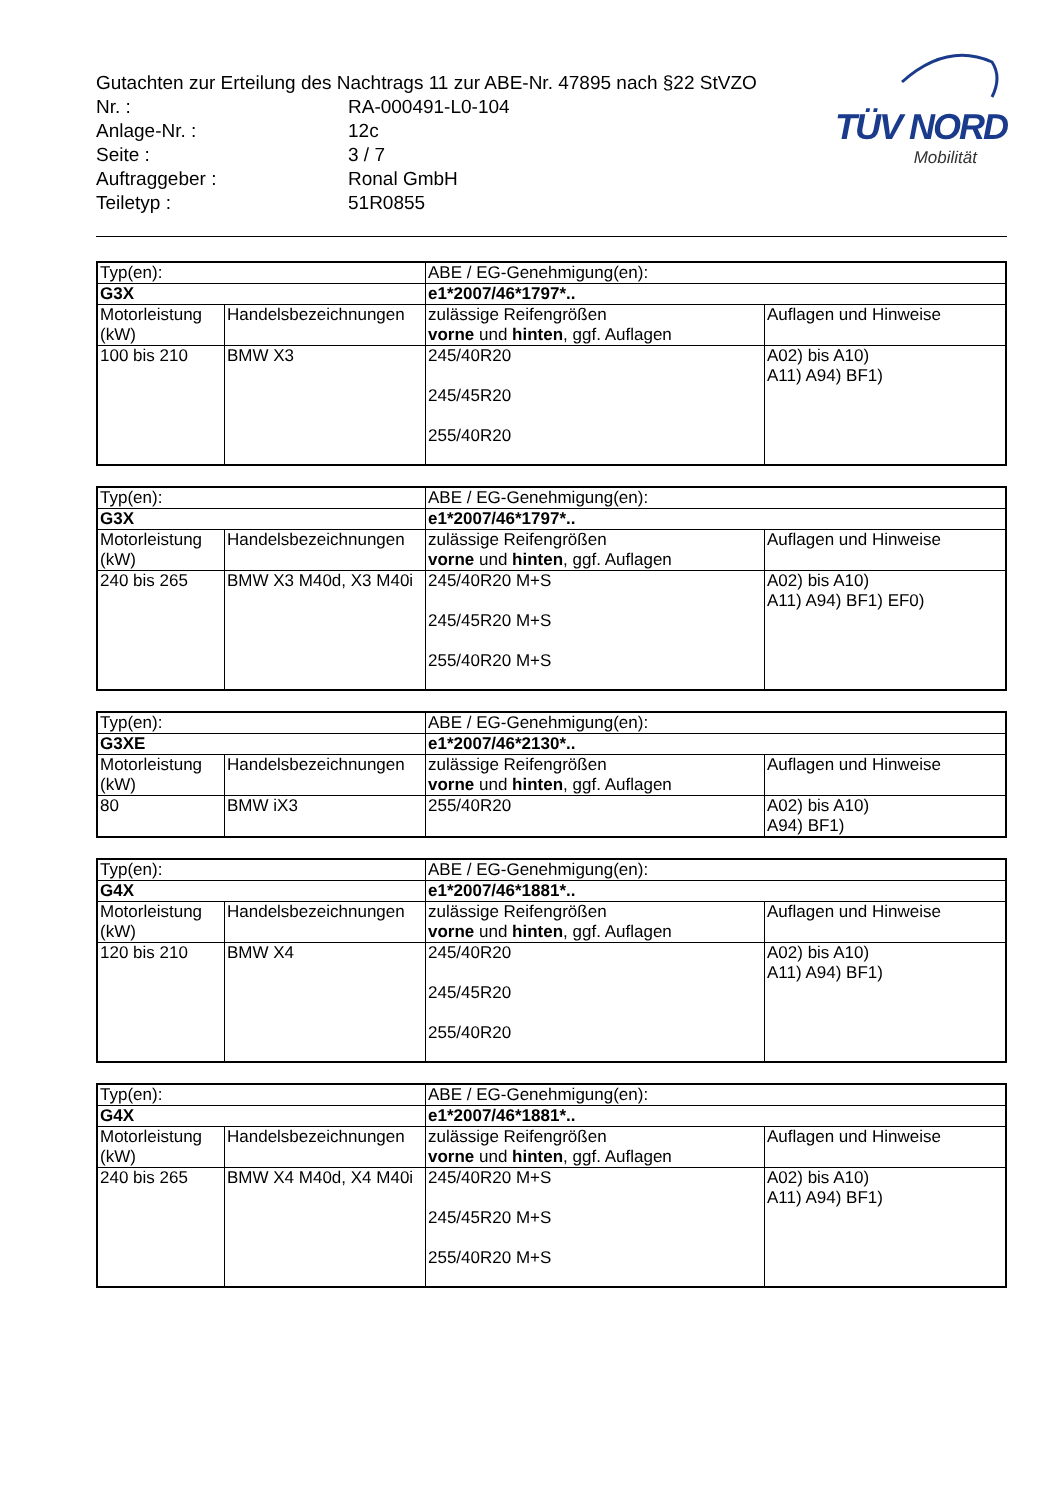Gutachten zur Erteilung des Nachtrags 11 zur ABE-Nr. 47895 nach §22 StVZO
| Nr. : | RA-000491-L0-104 |
| Anlage-Nr. : | 12c |
| Seite : | 3 / 7 |
| Auftraggeber : | Ronal GmbH |
| Teiletyp : | 51R0855 |
TÜV NORD
Mobilität
| Typ(en): | | ABE / EG-Genehmigung(en): | |
| G3X | | e1*2007/46*1797*.. | |
| Motorleistung (kW) | Handelsbezeichnungen | zulässige Reifengrößen vorne und hinten , ggf. Auflagen | Auflagen und Hinweise |
| 100 bis 210 | BMW X3 | 245/40R20 245/45R20 255/40R20 | A02) bis A10) A11) A94) BF1) |
| Typ(en): | | ABE / EG-Genehmigung(en): | |
| G3X | | e1*2007/46*1797*.. | |
| Motorleistung (kW) | Handelsbezeichnungen | zulässige Reifengrößen vorne und hinten , ggf. Auflagen | Auflagen und Hinweise |
| 240 bis 265 | BMW X3 M40d, X3 M40i | 245/40R20 M+S 245/45R20 M+S 255/40R20 M+S | A02) bis A10) A11) A94) BF1) EF0) |
| Typ(en): | | ABE / EG-Genehmigung(en): | |
| G3XE | | e1*2007/46*2130*.. | |
| Motorleistung (kW) | Handelsbezeichnungen | zulässige Reifengrößen vorne und hinten , ggf. Auflagen | Auflagen und Hinweise |
| 80 | BMW iX3 | 255/40R20 | A02) bis A10) A94) BF1) |
| Typ(en): | | ABE / EG-Genehmigung(en): | |
| G4X | | e1*2007/46*1881*.. | |
| Motorleistung (kW) | Handelsbezeichnungen | zulässige Reifengrößen vorne und hinten , ggf. Auflagen | Auflagen und Hinweise |
| 120 bis 210 | BMW X4 | 245/40R20 245/45R20 255/40R20 | A02) bis A10) A11) A94) BF1) |
| Typ(en): | | ABE / EG-Genehmigung(en): | |
| G4X | | e1*2007/46*1881*.. | |
| Motorleistung (kW) | Handelsbezeichnungen | zulässige Reifengrößen vorne und hinten , ggf. Auflagen | Auflagen und Hinweise |
| 240 bis 265 | BMW X4 M40d, X4 M40i | 245/40R20 M+S 245/45R20 M+S 255/40R20 M+S | A02) bis A10) A11) A94) BF1) |